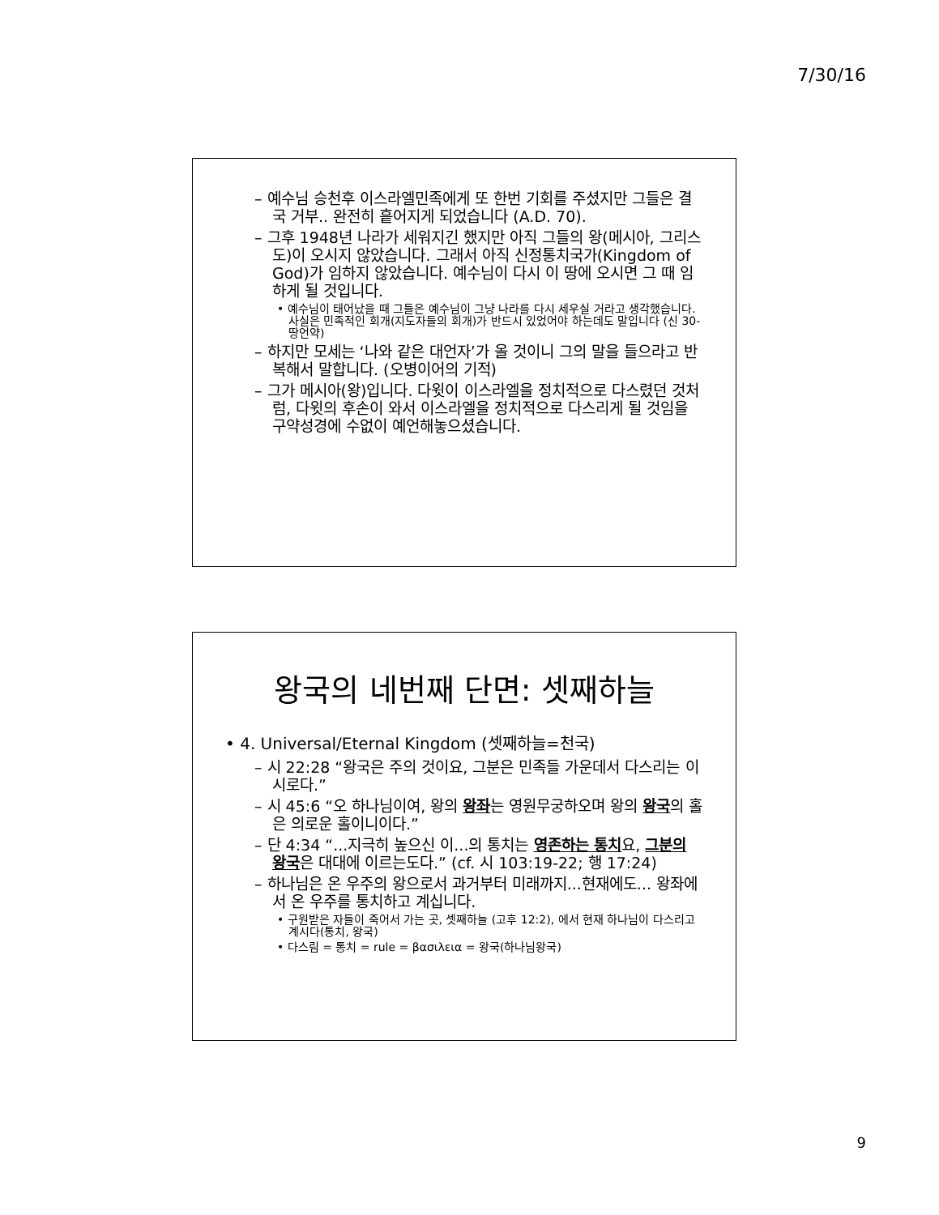7/30/16
– 예수님 승천후 이스라엘민족에게 또 한번 기회를 주셨지만 그들은 결국 거부.. 완전히 흩어지게 되었습니다 (A.D. 70).
– 그후 1948년 나라가 세워지긴 했지만 아직 그들의 왕(메시아, 그리스도)이 오시지 않았습니다. 그래서 아직 신정통치국가(Kingdom of God)가 임하지 않았습니다. 예수님이 다시 이 땅에 오시면 그 때 임하게 될 것입니다.
• 예수님이 태어났을 때 그들은 예수님이 그냥 나라를 다시 세우실 거라고 생각했습니다. 사실은 민족적인 회개(지도자들의 회개)가 반드시 있었어야 하는데도 말입니다 (신 30- 땅언약)
– 하지만 모세는 ‘나와 같은 대언자’가 올 것이니 그의 말을 들으라고 반복해서 말합니다. (오병이어의 기적)
– 그가 메시아(왕)입니다. 다윗이 이스라엘을 정치적으로 다스렸던 것처럼, 다윗의 후손이 와서 이스라엘을 정치적으로 다스리게 될 것임을 구약성경에 수없이 예언해놓으셨습니다.
왕국의 네번째 단면: 셋째하늘
• 4. Universal/Eternal Kingdom (셋째하늘=천국)
– 시 22:28 “왕국은 주의 것이요, 그분은 민족들 가운데서 다스리는 이시로다.”
– 시 45:6 “오 하나님이여, 왕의 왕좌는 영원무궁하오며 왕의 왕국의 홀은 의로운 홀이니이다.”
– 단 4:34 “...지극히 높으신 이...의 통치는 영존하는 통치요, 그분의 왕국은 대대에 이르는도다.” (cf. 시 103:19-22; 행 17:24)
– 하나님은 온 우주의 왕으로서 과거부터 미래까지...현재에도... 왕좌에서 온 우주를 통치하고 계십니다.
• 구원받은 자들이 죽어서 가는 곳, 셋째하늘 (고후 12:2), 에서 현재 하나님이 다스리고 계시다(통치, 왕국)
• 다스림 = 통치 = rule = βασιλεια = 왕국(하나님왕국)
9